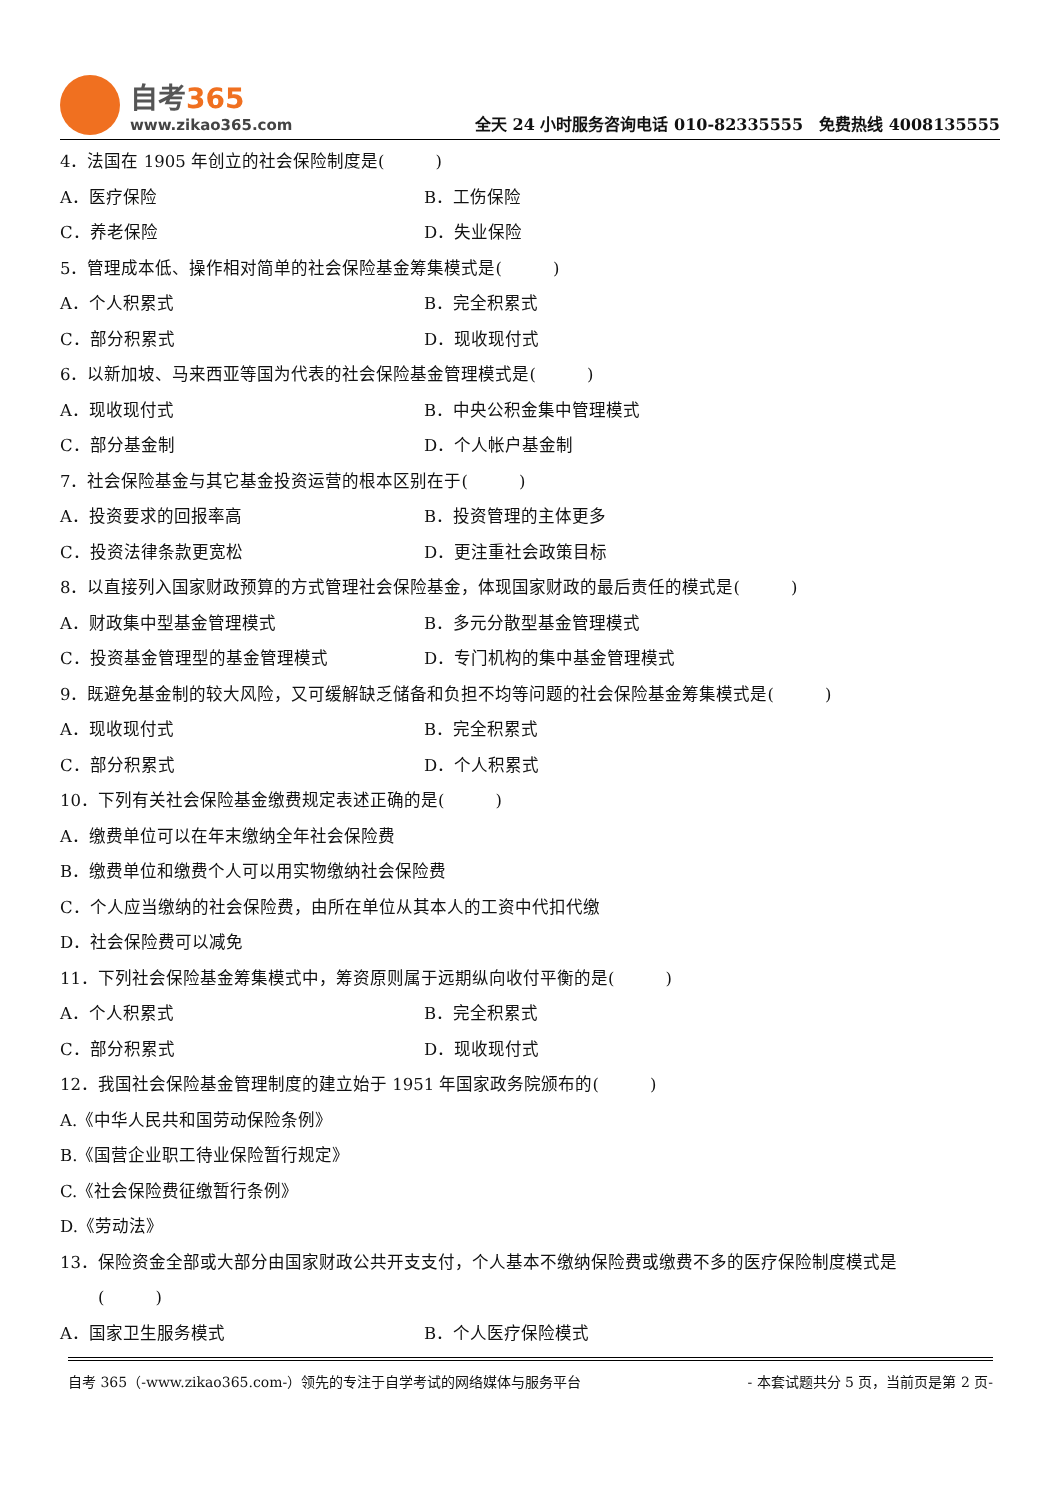自考365
www.zikao365.com
全天 24 小时服务咨询电话 010-82335555　免费热线 4008135555
4．法国在 1905 年创立的社会保险制度是(　　　)
A．医疗保险 B．工伤保险
C．养老保险 D．失业保险
5．管理成本低、操作相对简单的社会保险基金筹集模式是(　　　)
A．个人积累式 B．完全积累式
C．部分积累式 D．现收现付式
6．以新加坡、马来西亚等国为代表的社会保险基金管理模式是(　　　)
A．现收现付式 B．中央公积金集中管理模式
C．部分基金制 D．个人帐户基金制
7．社会保险基金与其它基金投资运营的根本区别在于(　　　)
A．投资要求的回报率高 B．投资管理的主体更多
C．投资法律条款更宽松 D．更注重社会政策目标
8．以直接列入国家财政预算的方式管理社会保险基金，体现国家财政的最后责任的模式是(　　　)
A．财政集中型基金管理模式 B．多元分散型基金管理模式
C．投资基金管理型的基金管理模式 D．专门机构的集中基金管理模式
9．既避免基金制的较大风险，又可缓解缺乏储备和负担不均等问题的社会保险基金筹集模式是(　　　)
A．现收现付式 B．完全积累式
C．部分积累式 D．个人积累式
10．下列有关社会保险基金缴费规定表述正确的是(　　　)
A．缴费单位可以在年末缴纳全年社会保险费
B．缴费单位和缴费个人可以用实物缴纳社会保险费
C．个人应当缴纳的社会保险费，由所在单位从其本人的工资中代扣代缴
D．社会保险费可以减免
11．下列社会保险基金筹集模式中，筹资原则属于远期纵向收付平衡的是(　　　)
A．个人积累式 B．完全积累式
C．部分积累式 D．现收现付式
12．我国社会保险基金管理制度的建立始于 1951 年国家政务院颁布的(　　　)
A.《中华人民共和国劳动保险条例》
B.《国营企业职工待业保险暂行规定》
C.《社会保险费征缴暂行条例》
D.《劳动法》
13．保险资金全部或大部分由国家财政公共开支支付，个人基本不缴纳保险费或缴费不多的医疗保险制度模式是
(　　　)
A．国家卫生服务模式 B．个人医疗保险模式
自考 365（-www.zikao365.com-）领先的专注于自学考试的网络媒体与服务平台 - 本套试题共分 5 页，当前页是第 2 页-